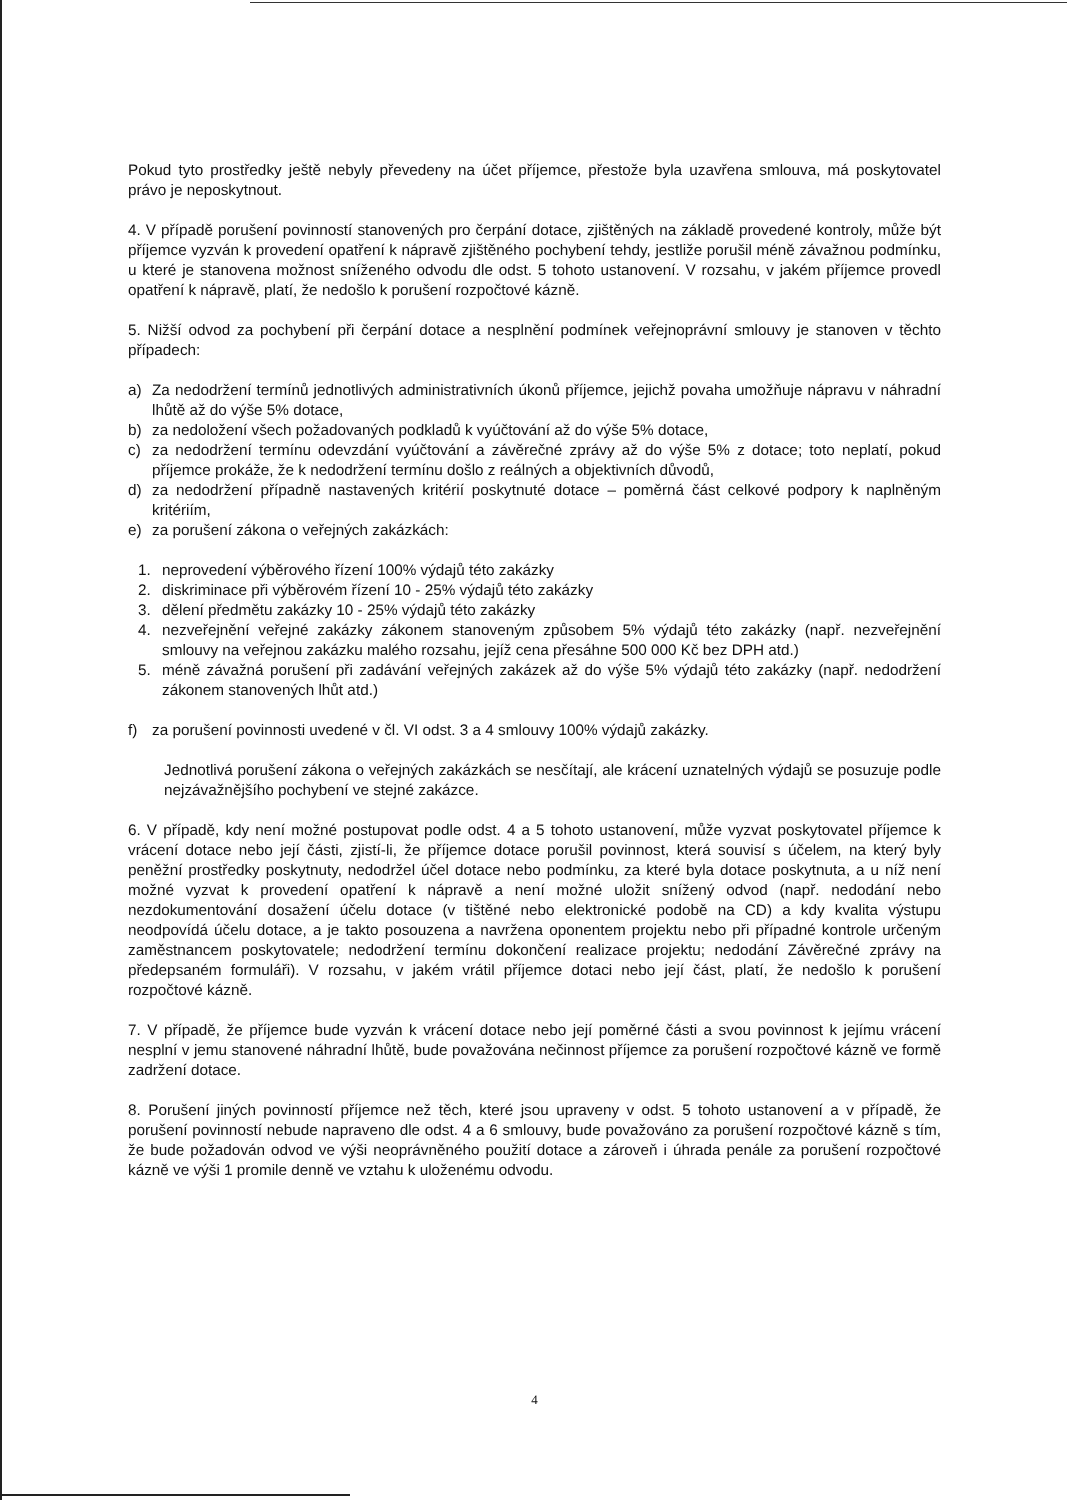Pokud tyto prostředky ještě nebyly převedeny na účet příjemce, přestože byla uzavřena smlouva, má poskytovatel právo je neposkytnout.
4. V případě porušení povinností stanovených pro čerpání dotace, zjištěných na základě provedené kontroly, může být příjemce vyzván k provedení opatření k nápravě zjištěného pochybení tehdy, jestliže porušil méně závažnou podmínku, u které je stanovena možnost sníženého odvodu dle odst. 5 tohoto ustanovení. V rozsahu, v jakém příjemce provedl opatření k nápravě, platí, že nedošlo k porušení rozpočtové kázně.
5. Nižší odvod za pochybení při čerpání dotace a nesplnění podmínek veřejnoprávní smlouvy je stanoven v těchto případech:
a) Za nedodržení termínů jednotlivých administrativních úkonů příjemce, jejichž povaha umožňuje nápravu v náhradní lhůtě až do výše 5% dotace,
b) za nedoložení všech požadovaných podkladů k vyúčtování až do výše 5% dotace,
c) za nedodržení termínu odevzdání vyúčtování a závěrečné zprávy až do výše 5% z dotace; toto neplatí, pokud příjemce prokáže, že k nedodržení termínu došlo z reálných a objektivních důvodů,
d) za nedodržení případně nastavených kritérií poskytnuté dotace – poměrná část celkové podpory k naplněným kritériím,
e) za porušení zákona o veřejných zakázkách:
1. neprovedení výběrového řízení 100% výdajů této zakázky
2. diskriminace při výběrovém řízení 10 - 25% výdajů této zakázky
3. dělení předmětu zakázky 10 - 25% výdajů této zakázky
4. nezveřejnění veřejné zakázky zákonem stanoveným způsobem 5% výdajů této zakázky (např. nezveřejnění smlouvy na veřejnou zakázku malého rozsahu, jejíž cena přesáhne 500 000 Kč bez DPH atd.)
5. méně závažná porušení při zadávání veřejných zakázek až do výše 5% výdajů této zakázky (např. nedodržení zákonem stanovených lhůt atd.)
f) za porušení povinnosti uvedené v čl. VI odst. 3 a 4 smlouvy 100% výdajů zakázky.
Jednotlivá porušení zákona o veřejných zakázkách se nesčítají, ale krácení uznatelných výdajů se posuzuje podle nejzávažnějšího pochybení ve stejné zakázce.
6. V případě, kdy není možné postupovat podle odst. 4 a 5 tohoto ustanovení, může vyzvat poskytovatel příjemce k vrácení dotace nebo její části, zjistí-li, že příjemce dotace porušil povinnost, která souvisí s účelem, na který byly peněžní prostředky poskytnuty, nedodržel účel dotace nebo podmínku, za které byla dotace poskytnuta, a u níž není možné vyzvat k provedení opatření k nápravě a není možné uložit snížený odvod (např. nedodání nebo nezdokumentování dosažení účelu dotace (v tištěné nebo elektronické podobě na CD) a kdy kvalita výstupu neodpovídá účelu dotace, a je takto posouzena a navržena oponentem projektu nebo při případné kontrole určeným zaměstnancem poskytovatele; nedodržení termínu dokončení realizace projektu; nedodání Závěrečné zprávy na předepsaném formuláři). V rozsahu, v jakém vrátil příjemce dotaci nebo její část, platí, že nedošlo k porušení rozpočtové kázně.
7. V případě, že příjemce bude vyzván k vrácení dotace nebo její poměrné části a svou povinnost k jejímu vrácení nesplní v jemu stanovené náhradní lhůtě, bude považována nečinnost příjemce za porušení rozpočtové kázně ve formě zadržení dotace.
8. Porušení jiných povinností příjemce než těch, které jsou upraveny v odst. 5 tohoto ustanovení a v případě, že porušení povinností nebude napraveno dle odst. 4 a 6 smlouvy, bude považováno za porušení rozpočtové kázně s tím, že bude požadován odvod ve výši neoprávněného použití dotace a zároveň i úhrada penále za porušení rozpočtové kázně ve výši 1 promile denně ve vztahu k uloženému odvodu.
4